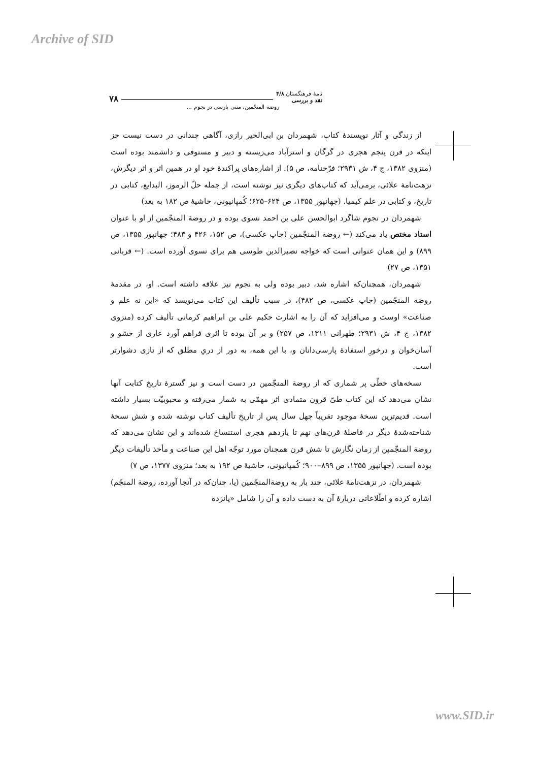Archive of SID
نامهٔ فرهنگستان ۴/۸
نقد و بررسی ۷۸
روضة المنجّمین، متنی پارسی در نجوم ...
از زندگی و آثار نویسندهٔ کتاب، شهمردان بن ابی‌الخیر رازی، آگاهی چندانی در دست نیست جز اینکه در قرن پنجم هجری در گرگان و استرآباد می‌زیسته و دبیر و مستوفی و دانشمند بوده است (منزوی ۱۳۸۲، ج ۴، ش ۲۹۳۱؛ فرّخنامه، ص ۵). از اشاره‌های پراکندهٔ خود او در همین اثر و اثر دیگرش، نزهت‌نامهٔ علائی، برمی‌آید که کتاب‌های دیگری نیز نوشته است، از جمله حلّ الرموز، البدایع، کتابی در تاریخ، و کتابی در علم کیمیا. (جهانپور ۱۳۵۵، ص ۶۲۴–۶۲۵؛ کُمپانیونی، حاشیهٔ ص ۱۸۲ به بعد)
شهمردان در نجوم شاگرد ابوالحسن علی بن احمد نسوی بوده و در روضة المنجّمین از او با عنوان استاد مختص یاد می‌کند (← روضة المنجّمین (چاپ عکسی)، ص ۱۵۲، ۴۲۶ و ۴۸۳؛ جهانپور ۱۳۵۵، ص ۸۹۹) و این همان عنوانی است که خواجه نصیرالدین طوسی هم برای نسوی آورده است. (← قربانی ۱۳۵۱، ص ۲۷)
شهمردان، همچنان‌که اشاره شد، دبیر بوده ولی به نجوم نیز علاقه داشته است. او، در مقدمهٔ روضة المنجّمین (چاپ عکسی، ص ۴۸۲)، در سبب تألیف این کتاب می‌نویسد که «این نه علم و صناعت» اوست و می‌افزاید که آن را به اشارت حکیم علی بن ابراهیم کرمانی تألیف کرده (منزوی ۱۳۸۲، ج ۴، ش ۲۹۳۱؛ طهرانی ۱۳۱۱، ص ۲۵۷) و بر آن بوده تا اثری فراهم آورد عاری از حشو و آسان‌خوان و درخورِ استفادهٔ پارسی‌دانان و، با این همه، به دور از دریِ مطلق که از تازی دشوارتر است.
نسخه‌های خطّی پر شماری که از روضة المنجّمین در دست است و نیز گسترهٔ تاریخ کتابت آنها نشان می‌دهد که این کتاب طیّ قرون متمادی اثر مهمّی به شمار می‌رفته و محبوبیّت بسیار داشته است. قدیم‌ترین نسخهٔ موجود تقریباً چهل سال پس از تاریخ تألیف کتاب نوشته شده و شش نسخهٔ شناخته‌شدهٔ دیگر در فاصلهٔ قرن‌های نهم تا یازدهم هجری استنساخ شده‌اند و این نشان می‌دهد که روضة المنجّمین از زمان نگارش تا شش قرن همچنان مورد توجّه اهل این صناعت و مأخذ تألیفات دیگر بوده است. (جهانپور ۱۳۵۵، ص ۸۹۹–۹۰۰؛ کُمپانیونی، حاشیهٔ ص ۱۹۲ به بعد؛ منزوی ۱۳۷۷، ص ۷)
شهمردان، در نزهت‌نامهٔ علائی، چند بار به روضة‌المنجّمین (یا، چنان‌که در آنجا آورده، روضة المنجّم) اشاره کرده و اطّلاعاتی دربارهٔ آن به دست داده و آن را شامل «پانزده
www.SID.ir